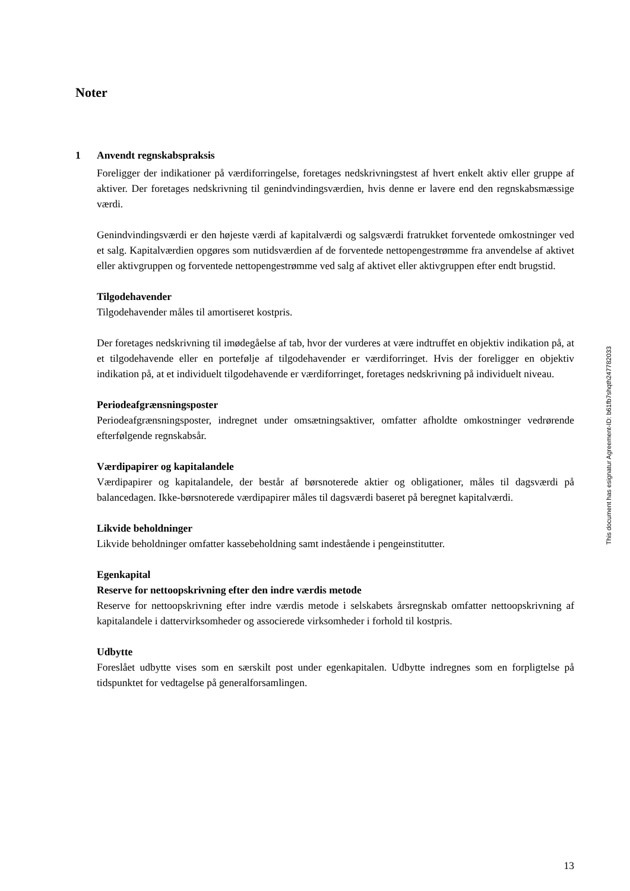Noter
1
Anvendt regnskabspraksis
Foreligger der indikationer på værdiforringelse, foretages nedskrivningstest af hvert enkelt aktiv eller gruppe af aktiver. Der foretages nedskrivning til genindvindingsværdien, hvis denne er lavere end den regnskabsmæssige værdi.
Genindvindingsværdi er den højeste værdi af kapitalværdi og salgsværdi fratrukket forventede omkostninger ved et salg. Kapitalværdien opgøres som nutidsværdien af de forventede nettopengestrømme fra anvendelse af aktivet eller aktivgruppen og forventede nettopengestrømme ved salg af aktivet eller aktivgruppen efter endt brugstid.
Tilgodehavender
Tilgodehavender måles til amortiseret kostpris.
Der foretages nedskrivning til imødegåelse af tab, hvor der vurderes at være indtruffet en objektiv indikation på, at et tilgodehavende eller en portefølje af tilgodehavender er værdiforringet. Hvis der foreligger en objektiv indikation på, at et individuelt tilgodehavende er værdiforringet, foretages nedskrivning på individuelt niveau.
Periodeafgrænsningsposter
Periodeafgrænsningsposter, indregnet under omsætningsaktiver, omfatter afholdte omkostninger vedrørende efterfølgende regnskabsår.
Værdipapirer og kapitalandele
Værdipapirer og kapitalandele, der består af børsnoterede aktier og obligationer, måles til dagsværdi på balancedagen. Ikke-børsnoterede værdipapirer måles til dagsværdi baseret på beregnet kapitalværdi.
Likvide beholdninger
Likvide beholdninger omfatter kassebeholdning samt indestående i pengeinstitutter.
Egenkapital
Reserve for nettoopskrivning efter den indre værdis metode
Reserve for nettoopskrivning efter indre værdis metode i selskabets årsregnskab omfatter nettoopskrivning af kapitalandele i dattervirksomheder og associerede virksomheder i forhold til kostpris.
Udbytte
Foreslået udbytte vises som en særskilt post under egenkapitalen. Udbytte indregnes som en forpligtelse på tidspunktet for vedtagelse på generalforsamlingen.
This document has esignatur Agreement-ID: b61fb7shqth247782033
13